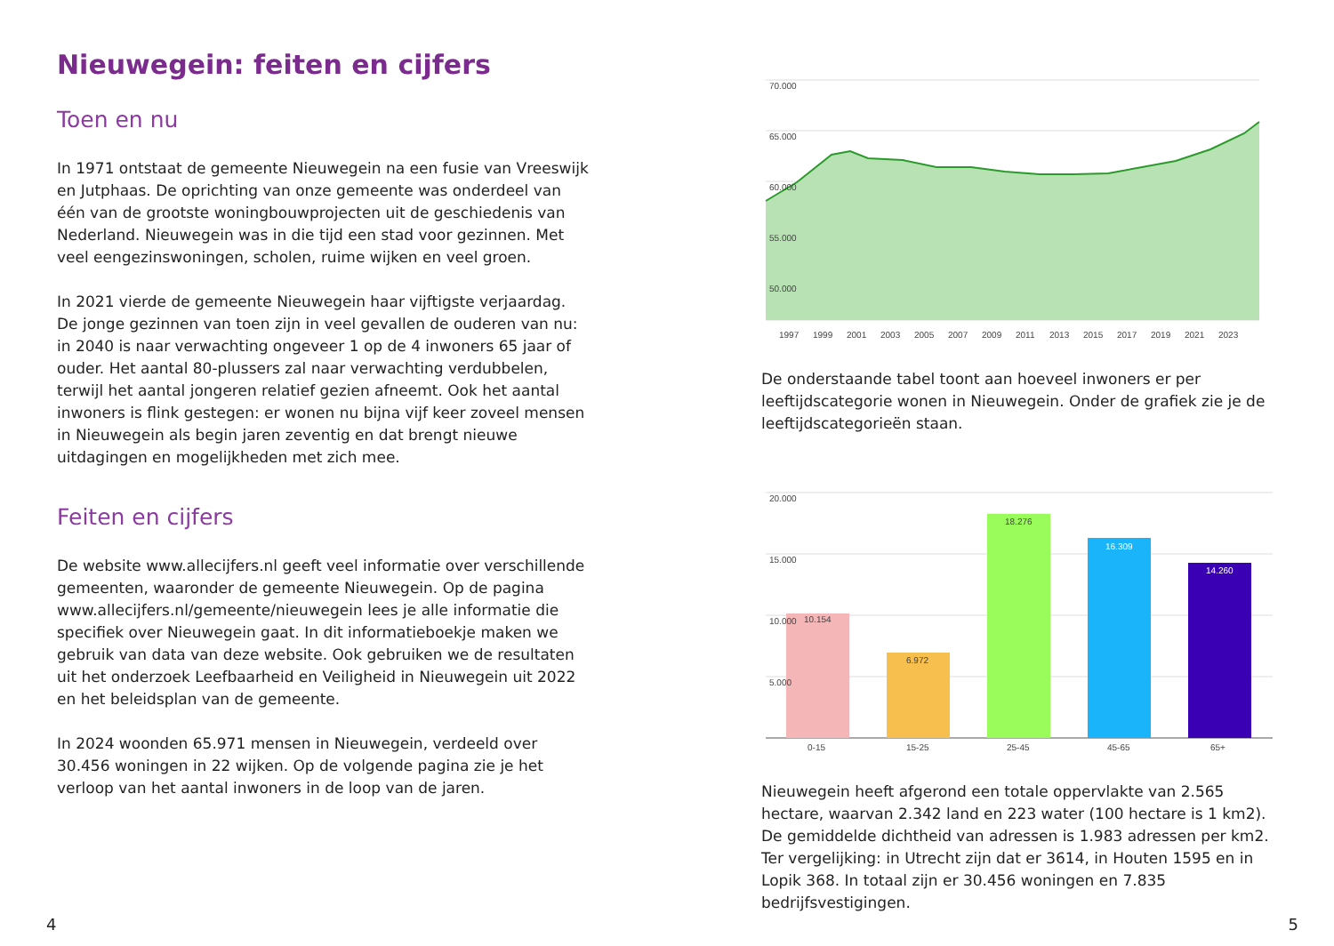Nieuwegein: feiten en cijfers
Toen en nu
In 1971 ontstaat de gemeente Nieuwegein na een fusie van Vreeswijk en Jutphaas. De oprichting van onze gemeente was onderdeel van één van de grootste woningbouwprojecten uit de geschiedenis van Nederland. Nieuwegein was in die tijd een stad voor gezinnen. Met veel eengezinswoningen, scholen, ruime wijken en veel groen.
In 2021 vierde de gemeente Nieuwegein haar vijftigste verjaardag. De jonge gezinnen van toen zijn in veel gevallen de ouderen van nu: in 2040 is naar verwachting ongeveer 1 op de 4 inwoners 65 jaar of ouder. Het aantal 80-plussers zal naar verwachting verdubbelen, terwijl het aantal jongeren relatief gezien afneemt. Ook het aantal inwoners is flink gestegen: er wonen nu bijna vijf keer zoveel mensen in Nieuwegein als begin jaren zeventig en dat brengt nieuwe uitdagingen en mogelijkheden met zich mee.
Feiten en cijfers
De website www.allecijfers.nl geeft veel informatie over verschillende gemeenten, waaronder de gemeente Nieuwegein. Op de pagina www.allecijfers.nl/gemeente/nieuwegein lees je alle informatie die specifiek over Nieuwegein gaat. In dit informatieboekje maken we gebruik van data van deze website. Ook gebruiken we de resultaten uit het onderzoek Leefbaarheid en Veiligheid in Nieuwegein uit 2022 en het beleidsplan van de gemeente.
In 2024 woonden 65.971 mensen in Nieuwegein, verdeeld over 30.456 woningen in 22 wijken. Op de volgende pagina zie je het verloop van het aantal inwoners in de loop van de jaren.
70.000
65.000
60.000
55.000
50.000
1997
1999
2001
2003
2005
2007
2009
2011
2013
2015
2017
2019
2021
2023
De onderstaande tabel toont aan hoeveel inwoners er per leeftijdscategorie wonen in Nieuwegein. Onder de grafiek zie je de leeftijdscategorieën staan.
20.000
15.000
10.000
5.000
10.154
6.972
18.276
16.309
14.260
0-15
15-25
25-45
45-65
65+
Nieuwegein heeft afgerond een totale oppervlakte van 2.565 hectare, waarvan 2.342 land en 223 water (100 hectare is 1 km2). De gemiddelde dichtheid van adressen is 1.983 adressen per km2. Ter vergelijking: in Utrecht zijn dat er 3614, in Houten 1595 en in Lopik 368. In totaal zijn er 30.456 woningen en 7.835 bedrijfsvestigingen.
4 5